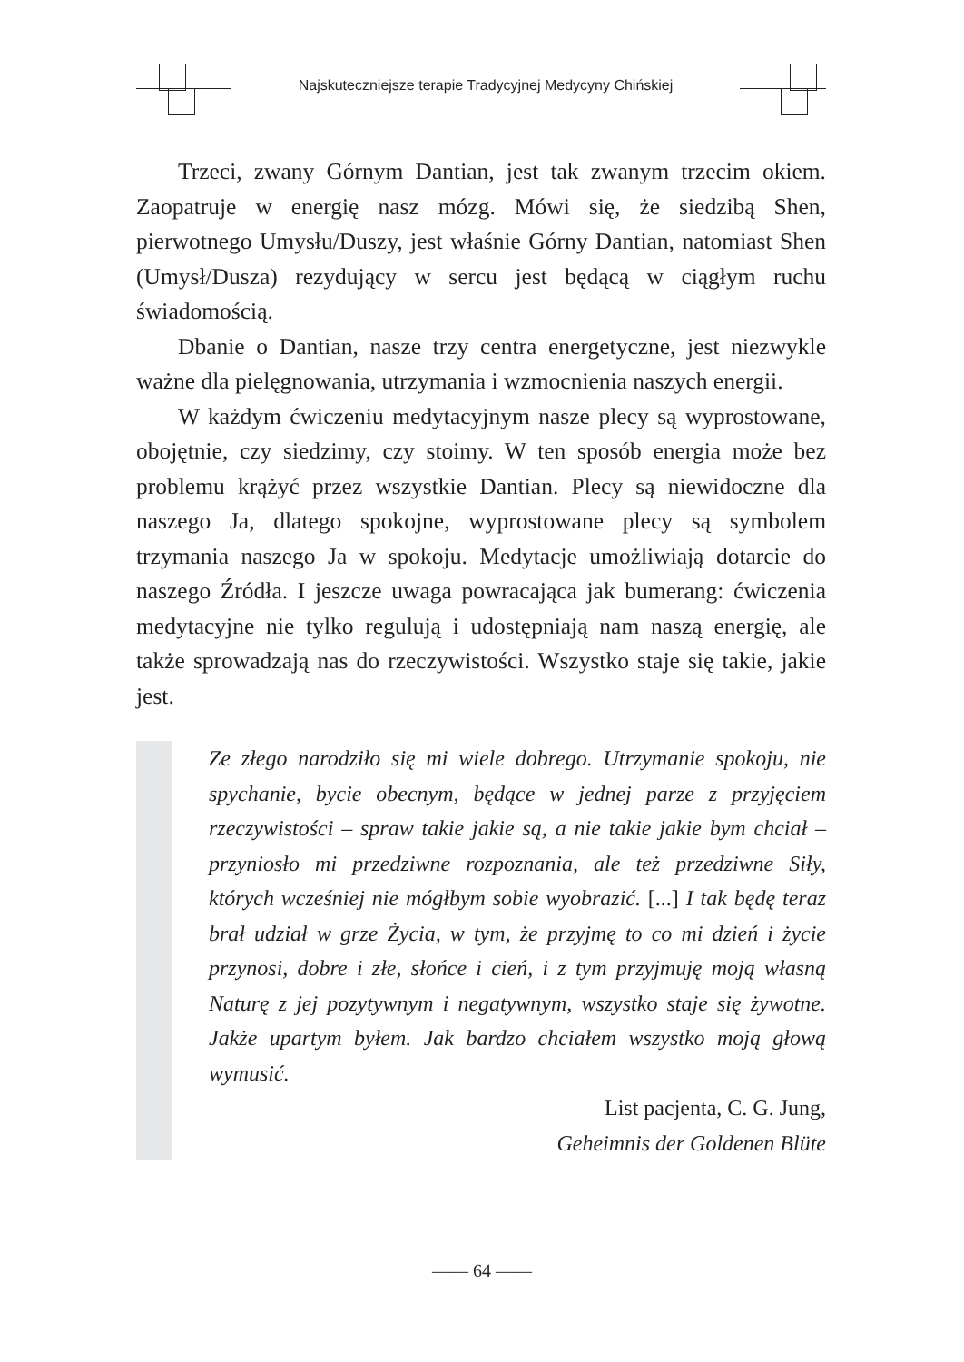Najskuteczniejsze terapie Tradycyjnej Medycyny Chińskiej
Trzeci, zwany Górnym Dantian, jest tak zwanym trzecim okiem. Zaopatruje w energię nasz mózg. Mówi się, że siedzibą Shen, pierwotnego Umysłu/Duszy, jest właśnie Górny Dantian, natomiast Shen (Umysł/Dusza) rezydujący w sercu jest będącą w ciągłym ruchu świadomością.
Dbanie o Dantian, nasze trzy centra energetyczne, jest niezwykle ważne dla pielęgnowania, utrzymania i wzmocnienia naszych energii.
W każdym ćwiczeniu medytacyjnym nasze plecy są wyprostowane, obojętnie, czy siedzimy, czy stoimy. W ten sposób energia może bez problemu krążyć przez wszystkie Dantian. Plecy są niewidoczne dla naszego Ja, dlatego spokojne, wyprostowane plecy są symbolem trzymania naszego Ja w spokoju. Medytacje umożliwiają dotarcie do naszego Źródła. I jeszcze uwaga powracająca jak bumerang: ćwiczenia medytacyjne nie tylko regulują i udostępniają nam naszą energię, ale także sprowadzają nas do rzeczywistości. Wszystko staje się takie, jakie jest.
Ze złego narodziło się mi wiele dobrego. Utrzymanie spokoju, nie spychanie, bycie obecnym, będące w jednej parze z przyjęciem rzeczywistości – spraw takie jakie są, a nie takie jakie bym chciał – przyniosło mi przedziwne rozpoznania, ale też przedziwne Siły, których wcześniej nie mógłbym sobie wyobrazić. [...] I tak będę teraz brał udział w grze Życia, w tym, że przyjmę to co mi dzień i życie przynosi, dobre i złe, słońce i cień, i z tym przyjmuję moją własną Naturę z jej pozytywnym i negatywnym, wszystko staje się żywotne. Jakże upartym byłem. Jak bardzo chciałem wszystko moją głową wymusić.
List pacjenta, C. G. Jung,
Geheimnis der Goldenen Blüte
—— 64 ——